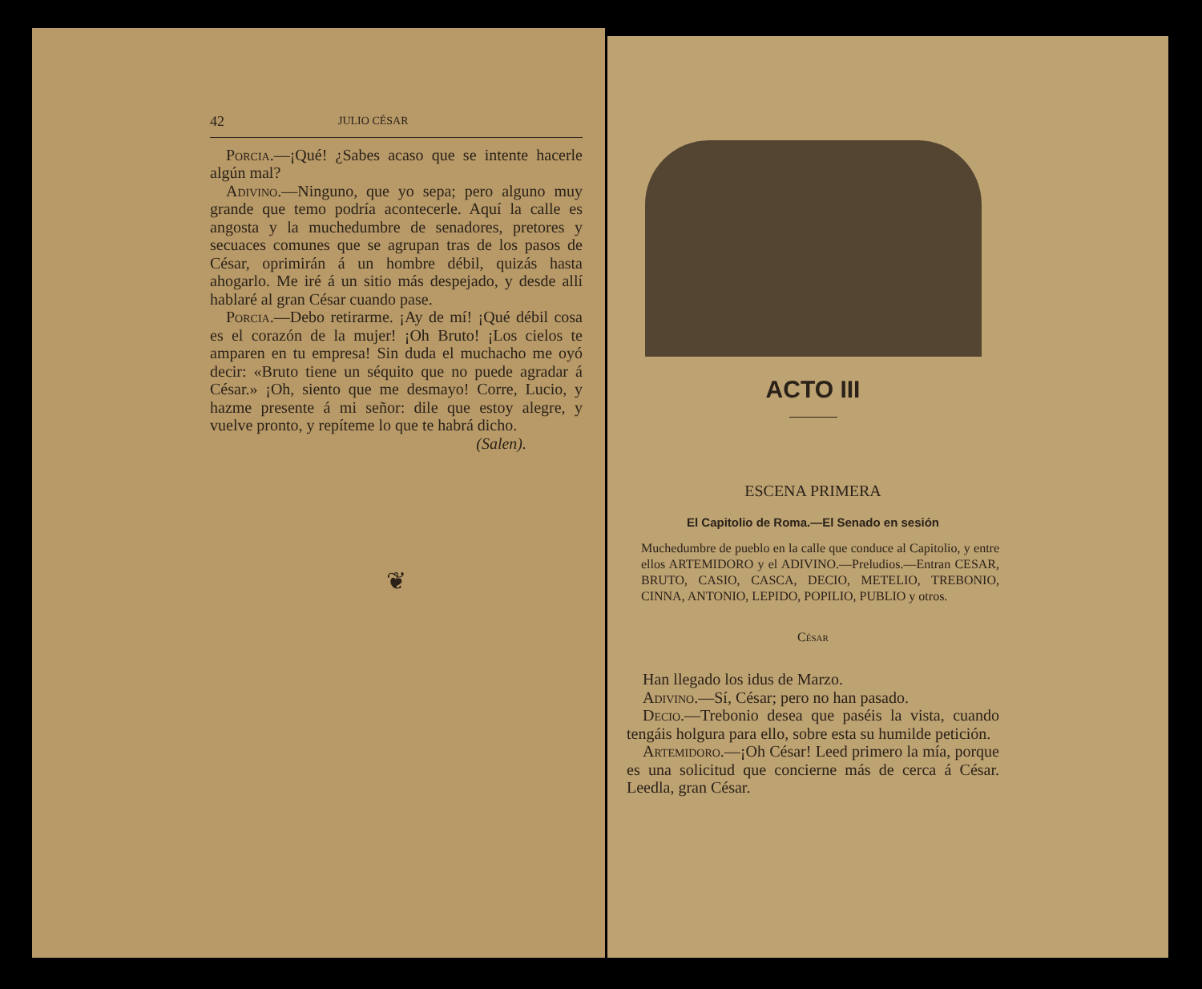42 JULIO CÉSAR
Porcia.—¡Qué! ¿Sabes acaso que se intente hacerle algún mal?
Adivino.—Ninguno, que yo sepa; pero alguno muy grande que temo podría acontecerle. Aquí la calle es angosta y la muchedumbre de senadores, pretores y secuaces comunes que se agrupan tras de los pasos de César, oprimirán á un hombre débil, quizás hasta ahogarlo. Me iré á un sitio más despejado, y desde allí hablaré al gran César cuando pase.
Porcia.—Debo retirarme. ¡Ay de mí! ¡Qué débil cosa es el corazón de la mujer! ¡Oh Bruto! ¡Los cielos te amparen en tu empresa! Sin duda el muchacho me oyó decir: «Bruto tiene un séquito que no puede agradar á César.» ¡Oh, siento que me desmayo! Corre, Lucio, y hazme presente á mi señor: dile que estoy alegre, y vuelve pronto, y repíteme lo que te habrá dicho.
(Salen).
❦
ACTO III
ESCENA PRIMERA
El Capitolio de Roma.—El Senado en sesión
Muchedumbre de pueblo en la calle que conduce al Capitolio, y entre ellos ARTEMIDORO y el ADIVINO.—Preludios.—Entran CESAR, BRUTO, CASIO, CASCA, DECIO, METELIO, TREBONIO, CINNA, ANTONIO, LEPIDO, POPILIO, PUBLIO y otros.
César
Han llegado los idus de Marzo.
Adivino.—Sí, César; pero no han pasado.
Decio.—Trebonio desea que paséis la vista, cuando tengáis holgura para ello, sobre esta su humilde petición.
Artemidoro.—¡Oh César! Leed primero la mía, porque es una solicitud que concierne más de cerca á César. Leedla, gran César.